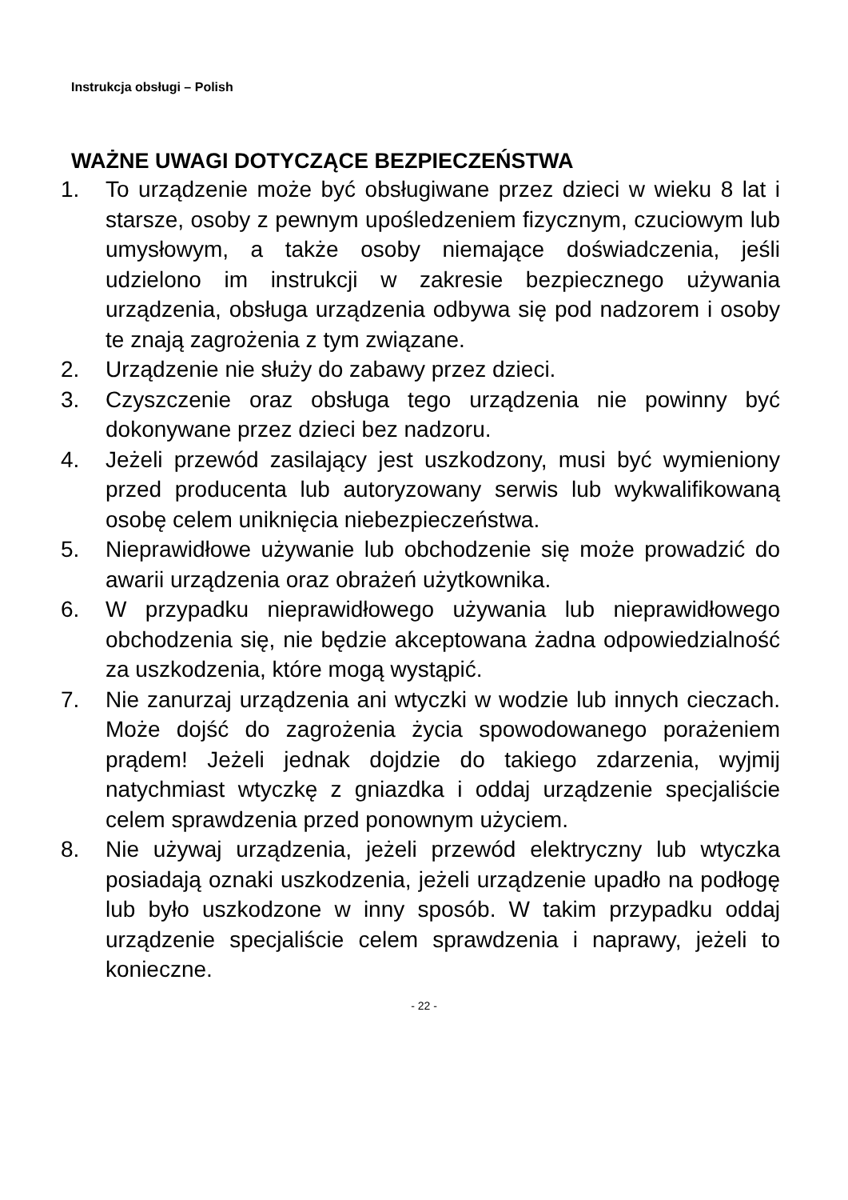Instrukcja obsługi – Polish
WAŻNE UWAGI DOTYCZĄCE BEZPIECZEŃSTWA
1. To urządzenie może być obsługiwane przez dzieci w wieku 8 lat i starsze, osoby z pewnym upośledzeniem fizycznym, czuciowym lub umysłowym, a także osoby niemające doświadczenia, jeśli udzielono im instrukcji w zakresie bezpiecznego używania urządzenia, obsługa urządzenia odbywa się pod nadzorem i osoby te znają zagrożenia z tym związane.
2. Urządzenie nie służy do zabawy przez dzieci.
3. Czyszczenie oraz obsługa tego urządzenia nie powinny być dokonywane przez dzieci bez nadzoru.
4. Jeżeli przewód zasilający jest uszkodzony, musi być wymieniony przed producenta lub autoryzowany serwis lub wykwalifikowaną osobę celem uniknięcia niebezpieczeństwa.
5. Nieprawidłowe używanie lub obchodzenie się może prowadzić do awarii urządzenia oraz obrażeń użytkownika.
6. W przypadku nieprawidłowego używania lub nieprawidłowego obchodzenia się, nie będzie akceptowana żadna odpowiedzialność za uszkodzenia, które mogą wystąpić.
7. Nie zanurzaj urządzenia ani wtyczki w wodzie lub innych cieczach. Może dojść do zagrożenia życia spowodowanego porażeniem prądem! Jeżeli jednak dojdzie do takiego zdarzenia, wyjmij natychmiast wtyczkę z gniazdka i oddaj urządzenie specjaliście celem sprawdzenia przed ponownym użyciem.
8. Nie używaj urządzenia, jeżeli przewód elektryczny lub wtyczka posiadają oznaki uszkodzenia, jeżeli urządzenie upadło na podłogę lub było uszkodzone w inny sposób. W takim przypadku oddaj urządzenie specjaliście celem sprawdzenia i naprawy, jeżeli to konieczne.
- 22 -